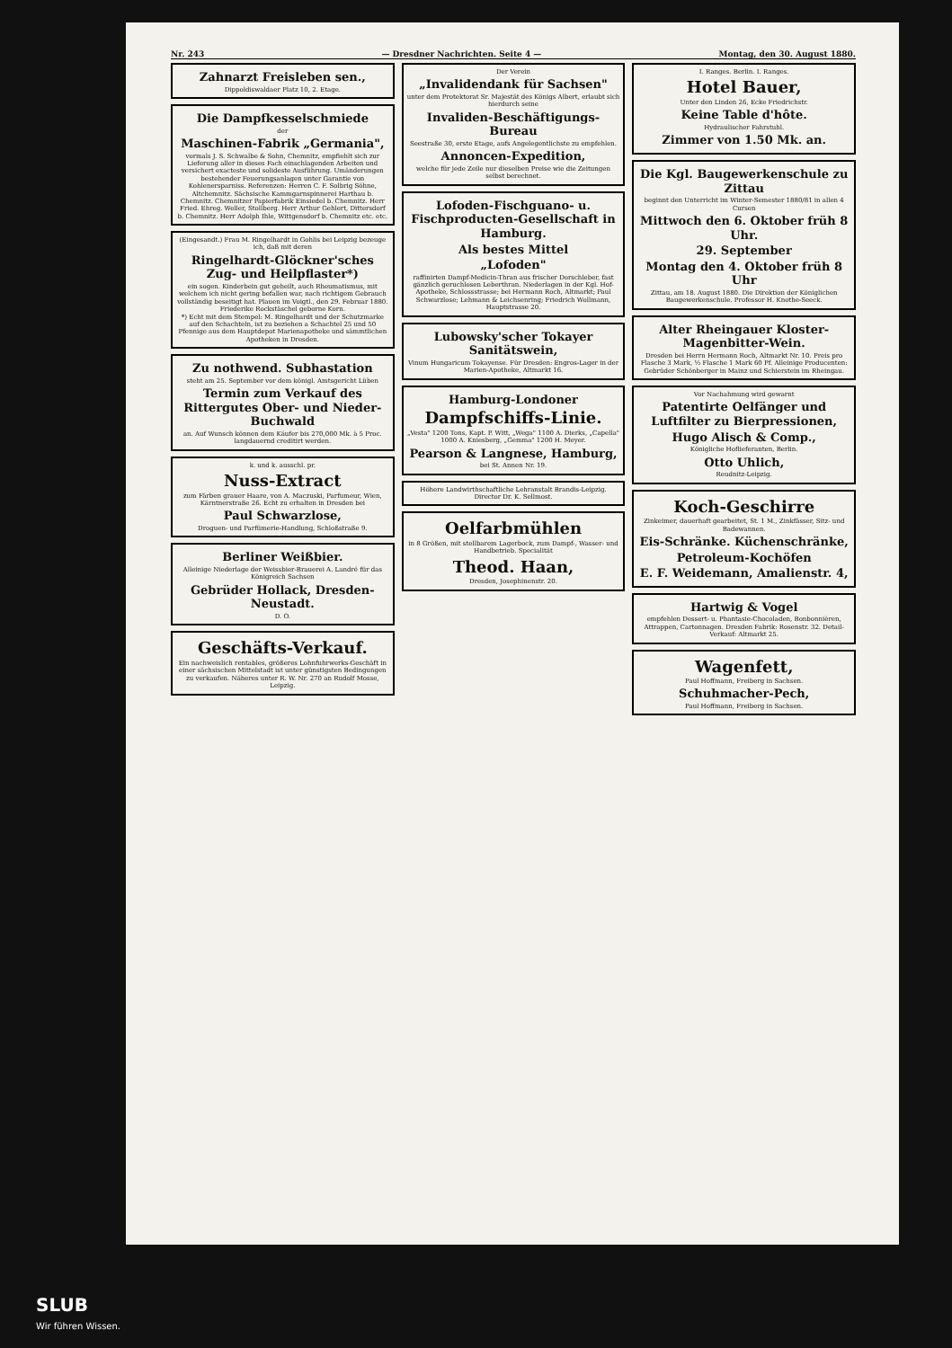Nr. 243 — Dresdner Nachrichten. Seite 4 — Montag, den 30. August 1880.
Zahnarzt Freisleben sen.,
Dippoldiswaldaer Platz 10, 2. Etage.
Die Dampfkesselschmiede
der
Maschinen-Fabrik „Germania",
vormals J. S. Schwalbe & Sohn, Chemnitz, empfiehlt sich zur Lieferung aller in dieses Fach einschlagenden Arbeiten und versichert exacteste und solideste Ausführung. Umänderungen bestehender Feuerungsanlagen unter Garantie von Kohlenersparniss. Referenzen: Herren C. F. Solbrig Söhne, Altchemnitz. Sächsische Kammgarnspinnerei Harthau b. Chemnitz. Chemnitzer Papierfabrik Einsiedel b. Chemnitz. Herr Fried. Ehreg. Weller, Stollberg. Herr Arthur Gehlert, Dittersdorf b. Chemnitz. Herr Adolph Ihle, Wittgensdorf b. Chemnitz etc. etc.
(Eingesandt.) Frau M. Ringelhardt in Gohlis bei Leipzig bezeuge ich, daß mit deren
Ringelhardt-Glöckner'sches Zug- und Heilpflaster*)
ein sogen. Kinderbein gut geheilt, auch Rheumatismus, mit welchem ich nicht gering befallen war, nach richtigem Gebrauch vollständig beseitigt hat. Plauen im Voigtl., den 29. Februar 1880. Friederike Rockstäschel geborne Korn.
*) Echt mit dem Stempel: M. Ringelhardt und der Schutzmarke auf den Schachteln, ist zu beziehen a Schachtel 25 und 50 Pfennige aus dem Hauptdepot Marienapotheke und sämmtlichen Apotheken in Dresden.
Zu nothwend. Subhastation
steht am 25. September vor dem königl. Amtsgericht Lüben
Termin zum Verkauf des Rittergutes Ober- und Nieder-Buchwald
an. Auf Wunsch können dem Käufer bis 270,000 Mk. à 5 Proc. langdauernd creditirt werden.
k. und k. ausschl. pr.
Nuss-Extract
zum Färben grauer Haare, von A. Maczuski, Parfumeur, Wien, Kärntnerstraße 26. Echt zu erhalten in Dresden bei
Paul Schwarzlose,
Droguen- und Parfümerie-Handlung, Schloßstraße 9.
Berliner Weißbier.
Alleinige Niederlage der Weissbier-Brauerei A. Landré für das Königreich Sachsen
Gebrüder Hollack, Dresden-Neustadt.
D. O.
Geschäfts-Verkauf.
Ein nachweislich rentables, größeres Lohnfuhrwerks-Geschäft in einer sächsischen Mittelstadt ist unter günstigsten Bedingungen zu verkaufen. Näheres unter R. W. Nr. 270 an Rudolf Mosse, Leipzig.
Der Verein
„Invalidendank für Sachsen"
unter dem Protektorat Sr. Majestät des Königs Albert, erlaubt sich hierdurch seine
Invaliden-Beschäftigungs-Bureau
Seestraße 30, erste Etage, aufs Angelegentlichste zu empfehlen.
Annoncen-Expedition,
welche für jede Zeile nur dieselben Preise wie die Zeitungen selbst berechnet.
Lofoden-Fischguano- u. Fischproducten-Gesellschaft in Hamburg.
Als bestes Mittel
„Lofoden"
raffinirten Dampf-Medicin-Thran aus frischer Dorschleber, fast gänzlich geruchlosen Leberthran. Niederlagen in der Kgl. Hof-Apotheke, Schlossstrasse; bei Hermann Roch, Altmarkt; Paul Schwarzlose; Lehmann & Leichsenring; Friedrich Wollmann, Hauptstrasse 20.
Lubowsky'scher Tokayer Sanitätswein,
Vinum Hungaricum Tokayense. Für Dresden: Engros-Lager in der Marien-Apotheke, Altmarkt 16.
Hamburg-Londoner
Dampfschiffs-Linie.
„Vesta" 1200 Tons, Kapt. P. Witt, „Wega" 1100 A. Dierks, „Capella" 1000 A. Kniesberg, „Gemma" 1200 H. Meyer.
Pearson & Langnese, Hamburg,
bei St. Annen Nr. 19.
Höhere Landwirthschaftliche Lehranstalt Brandis-Leipzig. Director Dr. K. Sellmost.
Oelfarbmühlen
in 8 Größen, mit stellbarem Lagerbock, zum Dampf-, Wasser- und Handbetrieb. Specialität
Theod. Haan,
Dresden, Josephinenstr. 20.
I. Ranges. Berlin. I. Ranges.
Hotel Bauer,
Unter den Linden 26, Ecke Friedrichstr.
Keine Table d'hôte.
Hydraulischer Fahrstuhl.
Zimmer von 1.50 Mk. an.
Die Kgl. Baugewerkenschule zu Zittau
beginnt den Unterricht im Winter-Semester 1880/81 in allen 4 Cursen
Mittwoch den 6. Oktober früh 8 Uhr.
29. September
Montag den 4. Oktober früh 8 Uhr
Zittau, am 18. August 1880. Die Direktion der Königlichen Baugewerkenschule. Professor H. Knothe-Seeck.
Alter Rheingauer Kloster-Magenbitter-Wein.
Dresden bei Herrn Hermann Roch, Altmarkt Nr. 10. Preis pro Flasche 3 Mark, ½ Flasche 1 Mark 60 Pf. Alleinige Producenten: Gebrüder Schönberger in Mainz und Schierstein im Rheingau.
Vor Nachahmung wird gewarnt
Patentirte Oelfänger und Luftfilter zu Bierpressionen,
Hugo Alisch & Comp.,
Königliche Hoflieferanten, Berlin.
Otto Uhlich,
Reudnitz-Leipzig.
Koch-Geschirre
Zinkeimer, dauerhaft gearbeitet, St. 1 M., Zinkfässer, Sitz- und Badewannen.
Eis-Schränke. Küchenschränke,
Petroleum-Kochöfen
E. F. Weidemann, Amalienstr. 4,
Hartwig & Vogel
empfehlen Dessert- u. Phantasie-Chocoladen, Bonbonnièren, Attrappen, Cartonnagen. Dresden Fabrik: Rosenstr. 32. Detail-Verkauf: Altmarkt 25.
Wagenfett,
Paul Hoffmann, Freiberg in Sachsen.
Schuhmacher-Pech,
Paul Hoffmann, Freiberg in Sachsen.
SLUB
Wir führen Wissen.